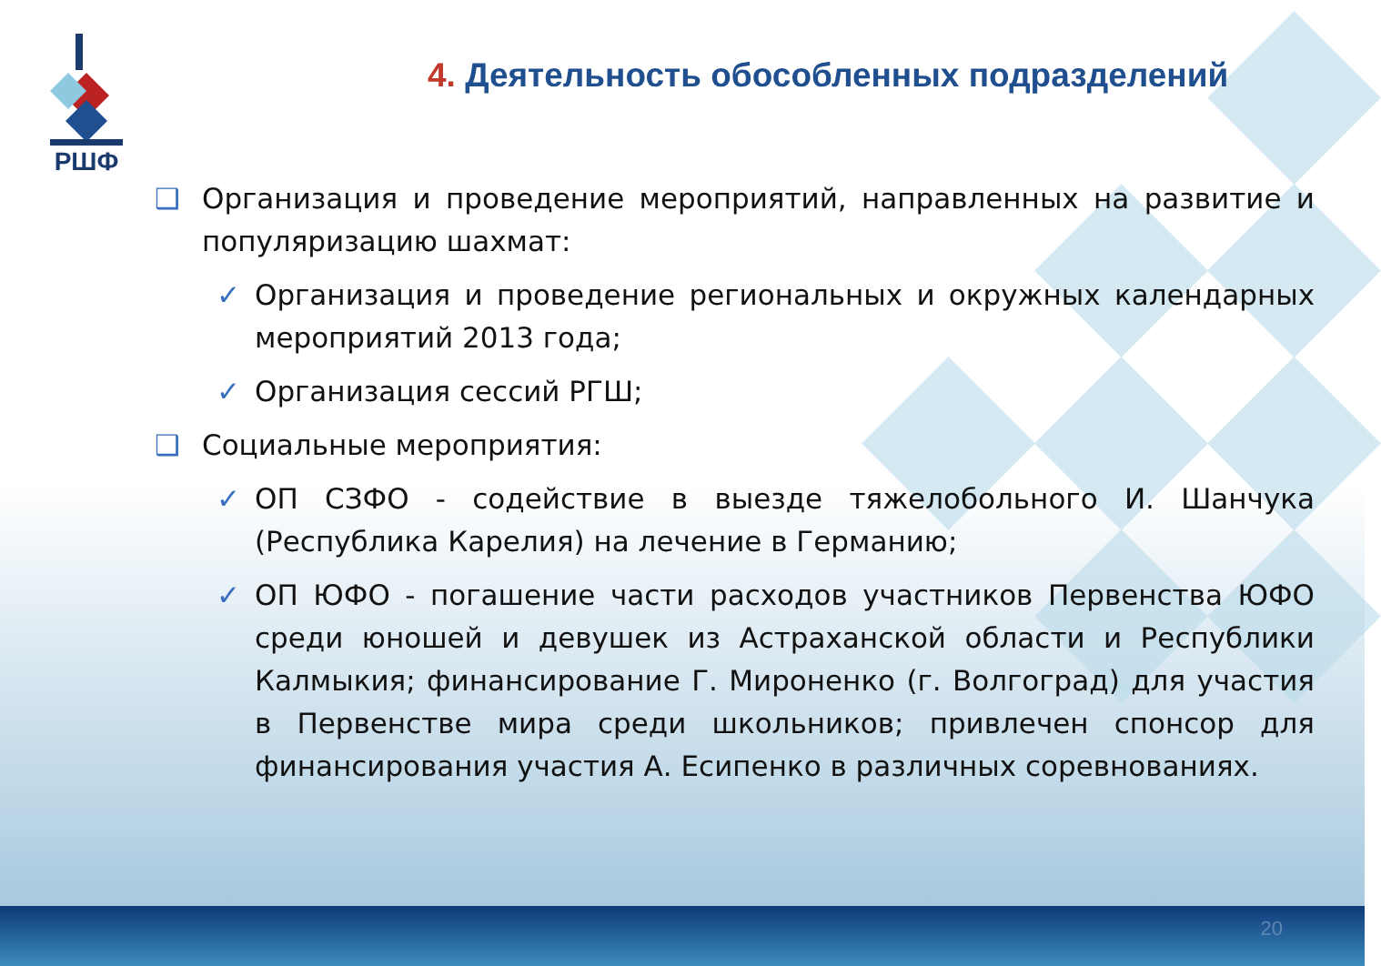РШФ
4. Деятельность обособленных подразделений
❑ Организация и проведение мероприятий, направленных на развитие и популяризацию шахмат:
✓ Организация и проведение региональных и окружных календарных мероприятий 2013 года;
✓ Организация сессий РГШ;
❑ Социальные мероприятия:
✓ ОП СЗФО - содействие в выезде тяжелобольного И. Шанчука (Республика Карелия) на лечение в Германию;
✓ ОП ЮФО - погашение части расходов участников Первенства ЮФО среди юношей и девушек из Астраханской области и Республики Калмыкия; финансирование Г. Мироненко (г. Волгоград) для участия в Первенстве мира среди школьников; привлечен спонсор для финансирования участия А. Есипенко в различных соревнованиях.
20